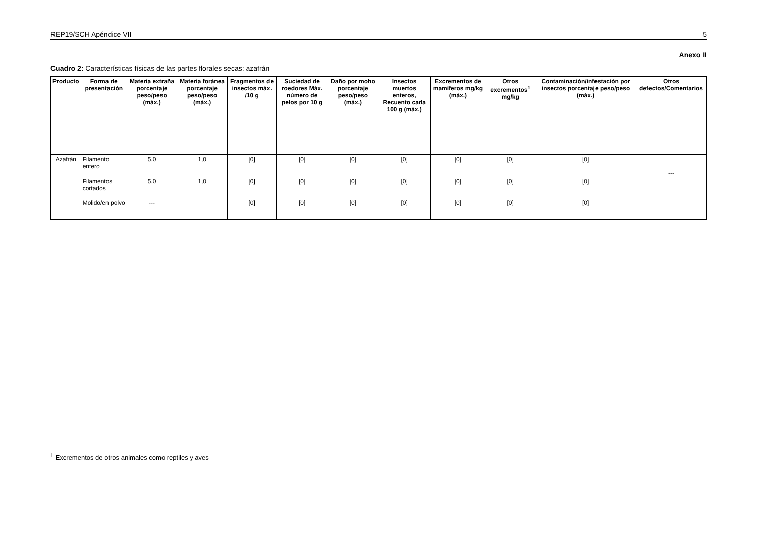REP19/SCH Apéndice VII 5
Anexo II
Cuadro 2: Características físicas de las partes florales secas: azafrán
| Producto | Forma de presentación | Materia extraña porcentaje peso/peso (máx.) | Materia foránea porcentaje peso/peso (máx.) | Fragmentos de insectos máx. /10 g | Suciedad de roedores Máx. número de pelos por 10 g | Daño por moho porcentaje peso/peso (máx.) | Insectos muertos enteros, Recuento cada 100 g (máx.) | Excrementos de mamíferos mg/kg (máx.) | Otros excrementos<sup>1</sup> mg/kg | Contaminación/infestación por insectos porcentaje peso/peso (máx.) | Otros defectos/Comentarios |
| --- | --- | --- | --- | --- | --- | --- | --- | --- | --- | --- | --- |
| Azafrán | Filamento entero | 5,0 | 1,0 | [0] | [0] | [0] | [0] | [0] | [0] | [0] | --- |
| | Filamentos cortados | 5,0 | 1,0 | [0] | [0] | [0] | [0] | [0] | [0] | [0] | |
| | Molido/en polvo | --- | | [0] | [0] | [0] | [0] | [0] | [0] | [0] | |
<sup>1</sup> Excrementos de otros animales como reptiles y aves